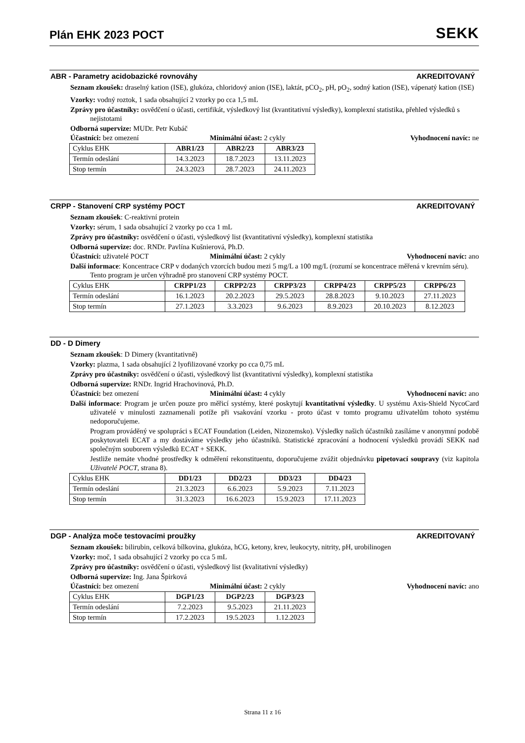Plán EHK 2023 POCT
SEKK
ABR - Parametry acidobazické rovnováhy AKREDITOVANÝ
Seznam zkoušek: draselný kation (ISE), glukóza, chloridový anion (ISE), laktát, pCO<sub>2</sub>, pH, pO<sub>2</sub>, sodný kation (ISE), vápenatý kation (ISE)
Vzorky: vodný roztok, 1 sada obsahující 2 vzorky po cca 1,5 mL
Zprávy pro účastníky: osvědčení o účasti, certifikát, výsledkový list (kvantitativní výsledky), komplexní statistika, přehled výsledků s nejistotami
Odborná supervize: MUDr. Petr Kubáč
Účastníci: bez omezení Minimální účast: 2 cykly Vyhodnocení navíc: ne
| Cyklus EHK | ABR1/23 | ABR2/23 | ABR3/23 |
| --- | --- | --- | --- |
| Termín odeslání | 14.3.2023 | 18.7.2023 | 13.11.2023 |
| Stop termín | 24.3.2023 | 28.7.2023 | 24.11.2023 |
CRPP - Stanovení CRP systémy POCT AKREDITOVANÝ
Seznam zkoušek: C-reaktivní protein
Vzorky: sérum, 1 sada obsahující 2 vzorky po cca 1 mL
Zprávy pro účastníky: osvědčení o účasti, výsledkový list (kvantitativní výsledky), komplexní statistika
Odborná supervize: doc. RNDr. Pavlína Kušnierová, Ph.D.
Účastníci: uživatelé POCT Minimální účast: 2 cykly Vyhodnocení navíc: ano
Další informace: Koncentrace CRP v dodaných vzorcích budou mezi 5 mg/L a 100 mg/L (rozumí se koncentrace měřená v krevním séru). Tento program je určen výhradně pro stanovení CRP systémy POCT.
| Cyklus EHK | CRPP1/23 | CRPP2/23 | CRPP3/23 | CRPP4/23 | CRPP5/23 | CRPP6/23 |
| --- | --- | --- | --- | --- | --- | --- |
| Termín odeslání | 16.1.2023 | 20.2.2023 | 29.5.2023 | 28.8.2023 | 9.10.2023 | 27.11.2023 |
| Stop termín | 27.1.2023 | 3.3.2023 | 9.6.2023 | 8.9.2023 | 20.10.2023 | 8.12.2023 |
DD - D Dimery
Seznam zkoušek: D Dimery (kvantitativně)
Vzorky: plazma, 1 sada obsahující 2 lyofilizované vzorky po cca 0,75 mL
Zprávy pro účastníky: osvědčení o účasti, výsledkový list (kvantitativní výsledky), komplexní statistika
Odborná supervize: RNDr. Ingrid Hrachovinová, Ph.D.
Účastníci: bez omezení Minimální účast: 4 cykly Vyhodnocení navíc: ano
Další informace: Program je určen pouze pro měřicí systémy, které poskytují kvantitativní výsledky. U systému Axis-Shield NycoCard uživatelé v minulosti zaznamenali potíže při vsakování vzorku - proto účast v tomto programu uživatelům tohoto systému nedoporučujeme.
Program prováděný ve spolupráci s ECAT Foundation (Leiden, Nizozemsko). Výsledky našich účastníků zasíláme v anonymní podobě poskytovateli ECAT a my dostáváme výsledky jeho účastníků. Statistické zpracování a hodnocení výsledků provádí SEKK nad společným souborem výsledků ECAT + SEKK.
Jestliže nemáte vhodné prostředky k odměření rekonstituentu, doporučujeme zvážit objednávku pipetovací soupravy (viz kapitola Uživatelé POCT, strana 8).
| Cyklus EHK | DD1/23 | DD2/23 | DD3/23 | DD4/23 |
| --- | --- | --- | --- | --- |
| Termín odeslání | 21.3.2023 | 6.6.2023 | 5.9.2023 | 7.11.2023 |
| Stop termín | 31.3.2023 | 16.6.2023 | 15.9.2023 | 17.11.2023 |
DGP - Analýza moče testovacími proužky AKREDITOVANÝ
Seznam zkoušek: bilirubin, celková bílkovina, glukóza, hCG, ketony, krev, leukocyty, nitrity, pH, urobilinogen
Vzorky: moč, 1 sada obsahující 2 vzorky po cca 5 mL
Zprávy pro účastníky: osvědčení o účasti, výsledkový list (kvalitativní výsledky)
Odborná supervize: Ing. Jana Špirková
Účastníci: bez omezení Minimální účast: 2 cykly Vyhodnocení navíc: ano
| Cyklus EHK | DGP1/23 | DGP2/23 | DGP3/23 |
| --- | --- | --- | --- |
| Termín odeslání | 7.2.2023 | 9.5.2023 | 21.11.2023 |
| Stop termín | 17.2.2023 | 19.5.2023 | 1.12.2023 |
Strana 11 z 16